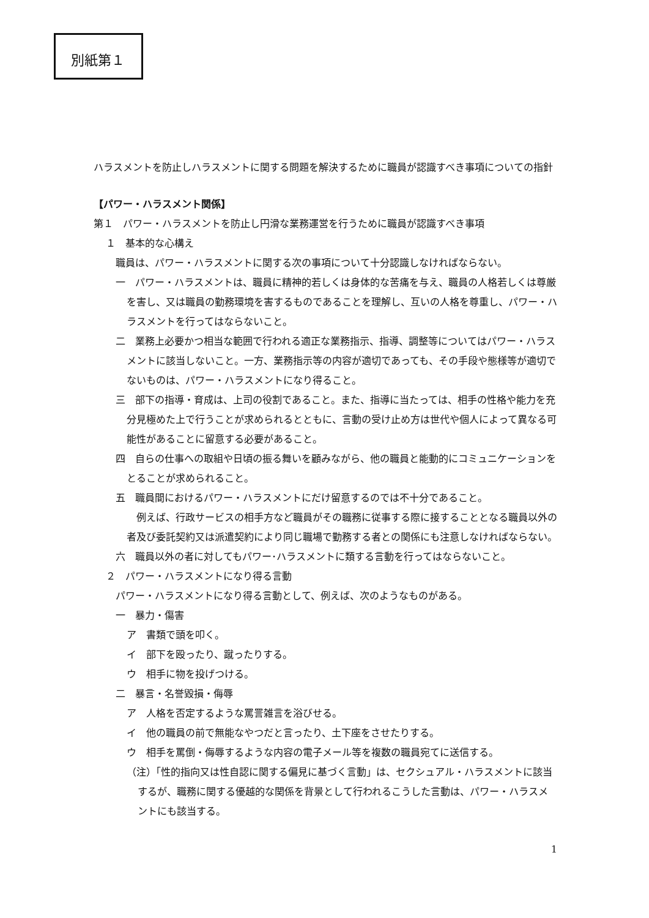別紙第１
ハラスメントを防止しハラスメントに関する問題を解決するために職員が認識すべき事項についての指針
【パワー・ハラスメント関係】
第１　パワー・ハラスメントを防止し円滑な業務運営を行うために職員が認識すべき事項
１　基本的な心構え
職員は、パワー・ハラスメントに関する次の事項について十分認識しなければならない。
一　パワー・ハラスメントは、職員に精神的若しくは身体的な苦痛を与え、職員の人格若しくは尊厳を害し、又は職員の勤務環境を害するものであることを理解し、互いの人格を尊重し、パワー・ハラスメントを行ってはならないこと。
二　業務上必要かつ相当な範囲で行われる適正な業務指示、指導、調整等についてはパワー・ハラスメントに該当しないこと。一方、業務指示等の内容が適切であっても、その手段や態様等が適切でないものは、パワー・ハラスメントになり得ること。
三　部下の指導・育成は、上司の役割であること。また、指導に当たっては、相手の性格や能力を充分見極めた上で行うことが求められるとともに、言動の受け止め方は世代や個人によって異なる可能性があることに留意する必要があること。
四　自らの仕事への取組や日頃の振る舞いを顧みながら、他の職員と能動的にコミュニケーションをとることが求められること。
五　職員間におけるパワー・ハラスメントにだけ留意するのでは不十分であること。
　例えば、行政サービスの相手方など職員がその職務に従事する際に接することとなる職員以外の者及び委託契約又は派遣契約により同じ職場で勤務する者との関係にも注意しなければならない。
六　職員以外の者に対してもパワー･ハラスメントに類する言動を行ってはならないこと。
２　パワー・ハラスメントになり得る言動
パワー・ハラスメントになり得る言動として、例えば、次のようなものがある。
一　暴力・傷害
ア　書類で頭を叩く。
イ　部下を殴ったり、蹴ったりする。
ウ　相手に物を投げつける。
二　暴言・名誉毀損・侮辱
ア　人格を否定するような罵詈雑言を浴びせる。
イ　他の職員の前で無能なやつだと言ったり、土下座をさせたりする。
ウ　相手を罵倒・侮辱するような内容の電子メール等を複数の職員宛てに送信する。
（注）「性的指向又は性自認に関する偏見に基づく言動」は、セクシュアル・ハラスメントに該当するが、職務に関する優越的な関係を背景として行われるこうした言動は、パワー・ハラスメントにも該当する。
1